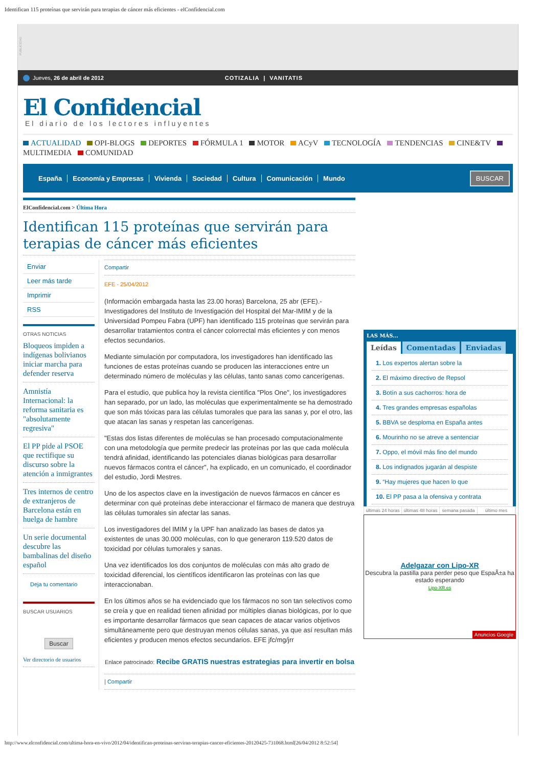Identifican 115 proteínas que servirán para terapias de cáncer más eficientes - elConfidencial.com
PUBLICIDAD
Jueves, 26 de abril de 2012 COTIZALIA | VANITATIS
El Confidencial
El diario de los lectores influyentes
ACTUALIDAD OPI-BLOGS DEPORTES FÓRMULA 1 MOTOR ACyV TECNOLOGÍA TENDENCIAS CINE&TV MULTIMEDIA COMUNIDAD
España Economía y Empresas Vivienda Sociedad Cultura Comunicación Mundo
BUSCAR
ElConfidencial.com > Última Hora
Identifican 115 proteínas que servirán para terapias de cáncer más eficientes
Enviar
Leer más tarde
Imprimir
RSS
OTRAS NOTICIAS
Bloqueos impiden a indígenas bolivianos iniciar marcha para defender reserva
Amnistía Internacional: la reforma sanitaria es "absolutamente regresiva"
El PP pide al PSOE que rectifique su discurso sobre la atención a inmigrantes
Tres internos de centro de extranjeros de Barcelona están en huelga de hambre
Un serie documental descubre las bambalinas del diseño español
Deja tu comentario
BUSCAR USUARIOS
Buscar
Ver directorio de usuarios
Compartir
EFE - 25/04/2012
(Información embargada hasta las 23.00 horas) Barcelona, 25 abr (EFE).- Investigadores del Instituto de Investigación del Hospital del Mar-IMIM y de la Universidad Pompeu Fabra (UPF) han identificado 115 proteínas que servirán para desarrollar tratamientos contra el cáncer colorrectal más eficientes y con menos efectos secundarios.
Mediante simulación por computadora, los investigadores han identificado las funciones de estas proteínas cuando se producen las interacciones entre un determinado número de moléculas y las células, tanto sanas como cancerígenas.
Para el estudio, que publica hoy la revista científica "Plos One", los investigadores han separado, por un lado, las moléculas que experimentalmente se ha demostrado que son más tóxicas para las células tumorales que para las sanas y, por el otro, las que atacan las sanas y respetan las cancerígenas.
"Estas dos listas diferentes de moléculas se han procesado computacionalmente con una metodología que permite predecir las proteínas por las que cada molécula tendrá afinidad, identificando las potenciales dianas biológicas para desarrollar nuevos fármacos contra el cáncer", ha explicado, en un comunicado, el coordinador del estudio, Jordi Mestres.
Uno de los aspectos clave en la investigación de nuevos fármacos en cáncer es determinar con qué proteínas debe interaccionar el fármaco de manera que destruya las células tumorales sin afectar las sanas.
Los investigadores del IMIM y la UPF han analizado las bases de datos ya existentes de unas 30.000 moléculas, con lo que generaron 119.520 datos de toxicidad por células tumorales y sanas.
Una vez identificados los dos conjuntos de moléculas con más alto grado de toxicidad diferencial, los científicos identificaron las proteínas con las que interaccionaban.
En los últimos años se ha evidenciado que los fármacos no son tan selectivos como se creía y que en realidad tienen afinidad por múltiples dianas biológicas, por lo que es importante desarrollar fármacos que sean capaces de atacar varios objetivos simultáneamente pero que destruyan menos células sanas, ya que así resultan más eficientes y producen menos efectos secundarios. EFE jfc/mg/jrr
Enlace patrocinado: Recibe GRATIS nuestras estrategias para invertir en bolsa
| Compartir
LAS MÁS...
Leídas Comentadas Enviadas
1. Los expertos alertan sobre la
2. El máximo directivo de Repsol
3. Botín a sus cachorros: hora de
4. Tres grandes empresas españolas
5. BBVA se desploma en España antes
6. Mourinho no se atreve a sentenciar
7. Oppo, el móvil más fino del mundo
8. Los indignados jugarán al despiste
9. “Hay mujeres que hacen lo que
10. El PP pasa a la ofensiva y contrata
últimas 24 horas últimas 48 horas semana pasada último mes
Adelgazar con Lipo-XR
Descubra la pastilla para perder peso que EspaÃ±a ha estado esperando
Lipo-XR.es
Anuncios Google
http://www.elconfidencial.com/ultima-hora-en-vivo/2012/04/identifican-proteinas-serviran-terapias-cancer-eficientes-20120425-731068.html[26/04/2012 8:52:54]